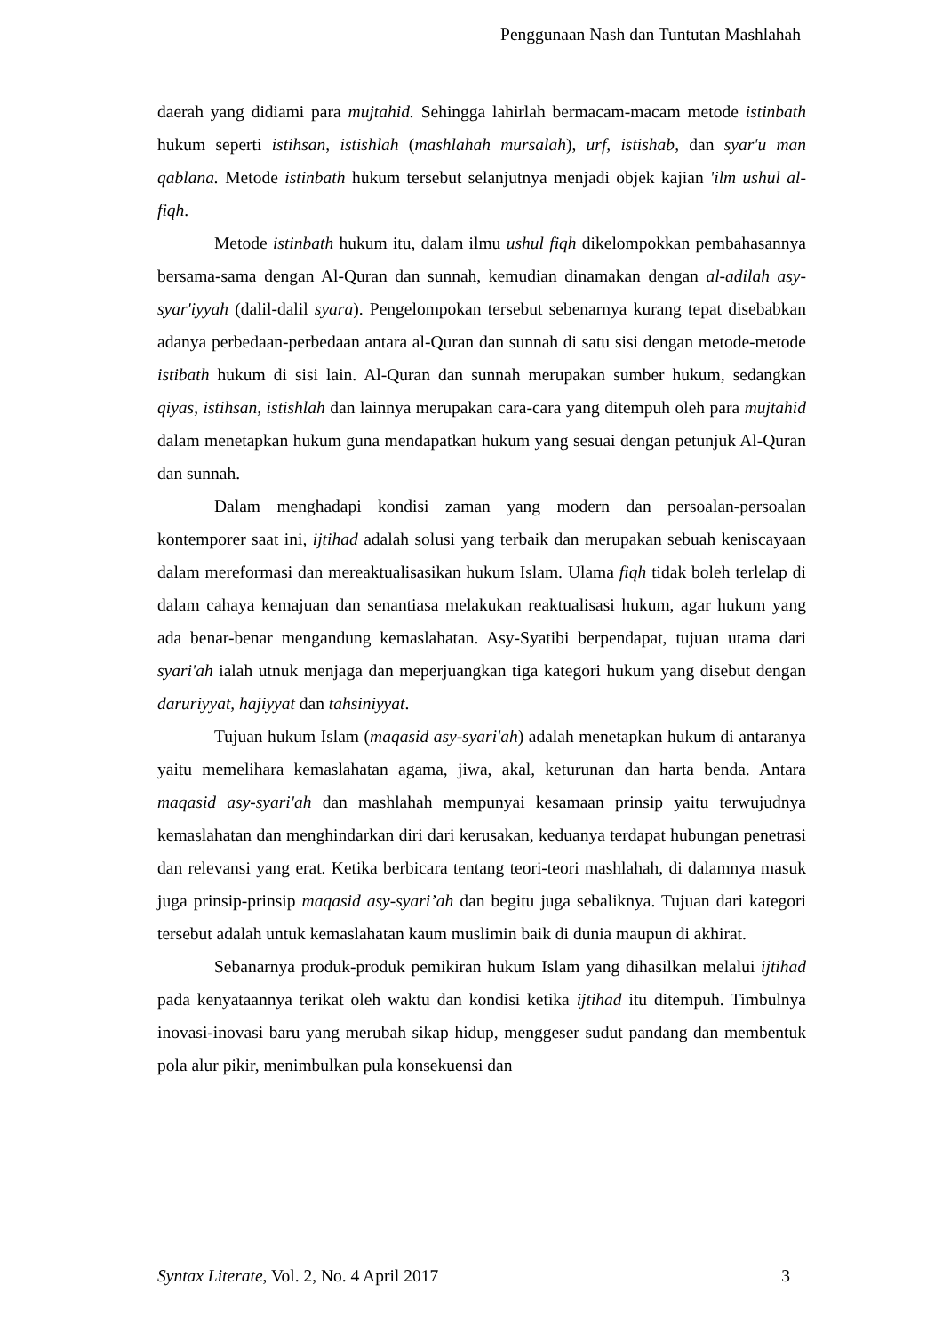Penggunaan Nash dan Tuntutan Mashlahah
daerah yang didiami para mujtahid. Sehingga lahirlah bermacam-macam metode istinbath hukum seperti istihsan, istishlah (mashlahah mursalah), urf, istishab, dan syar'u man qablana. Metode istinbath hukum tersebut selanjutnya menjadi objek kajian 'ilm ushul al-fiqh.
Metode istinbath hukum itu, dalam ilmu ushul fiqh dikelompokkan pembahasannya bersama-sama dengan Al-Quran dan sunnah, kemudian dinamakan dengan al-adilah asy-syar'iyyah (dalil-dalil syara). Pengelompokan tersebut sebenarnya kurang tepat disebabkan adanya perbedaan-perbedaan antara al-Quran dan sunnah di satu sisi dengan metode-metode istibath hukum di sisi lain. Al-Quran dan sunnah merupakan sumber hukum, sedangkan qiyas, istihsan, istishlah dan lainnya merupakan cara-cara yang ditempuh oleh para mujtahid dalam menetapkan hukum guna mendapatkan hukum yang sesuai dengan petunjuk Al-Quran dan sunnah.
Dalam menghadapi kondisi zaman yang modern dan persoalan-persoalan kontemporer saat ini, ijtihad adalah solusi yang terbaik dan merupakan sebuah keniscayaan dalam mereformasi dan mereaktualisasikan hukum Islam. Ulama fiqh tidak boleh terlelap di dalam cahaya kemajuan dan senantiasa melakukan reaktualisasi hukum, agar hukum yang ada benar-benar mengandung kemaslahatan. Asy-Syatibi berpendapat, tujuan utama dari syari'ah ialah utnuk menjaga dan meperjuangkan tiga kategori hukum yang disebut dengan daruriyyat, hajiyyat dan tahsiniyyat.
Tujuan hukum Islam (maqasid asy-syari'ah) adalah menetapkan hukum di antaranya yaitu memelihara kemaslahatan agama, jiwa, akal, keturunan dan harta benda. Antara maqasid asy-syari'ah dan mashlahah mempunyai kesamaan prinsip yaitu terwujudnya kemaslahatan dan menghindarkan diri dari kerusakan, keduanya terdapat hubungan penetrasi dan relevansi yang erat. Ketika berbicara tentang teori-teori mashlahah, di dalamnya masuk juga prinsip-prinsip maqasid asy-syari’ah dan begitu juga sebaliknya. Tujuan dari kategori tersebut adalah untuk kemaslahatan kaum muslimin baik di dunia maupun di akhirat.
Sebanarnya produk-produk pemikiran hukum Islam yang dihasilkan melalui ijtihad pada kenyataannya terikat oleh waktu dan kondisi ketika ijtihad itu ditempuh. Timbulnya inovasi-inovasi baru yang merubah sikap hidup, menggeser sudut pandang dan membentuk pola alur pikir, menimbulkan pula konsekuensi dan
Syntax Literate, Vol. 2, No. 4 April 2017 3